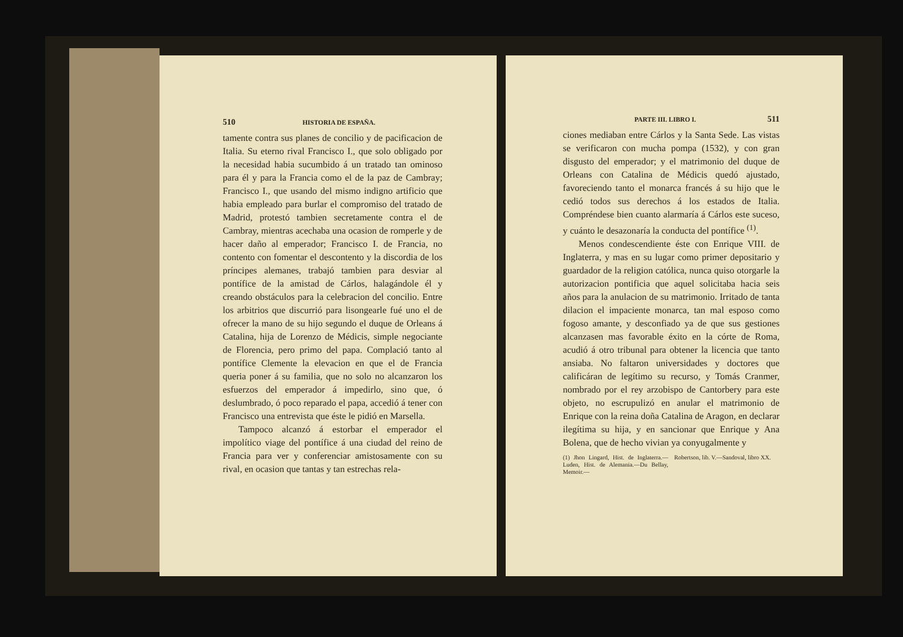510 HISTORIA DE ESPAÑA.
tamente contra sus planes de concilio y de pacificacion de Italia. Su eterno rival Francisco I., que solo obligado por la necesidad habia sucumbido á un tratado tan ominoso para él y para la Francia como el de la paz de Cambray; Francisco I., que usando del mismo indigno artificio que habia empleado para burlar el compromiso del tratado de Madrid, protestó tambien secretamente contra el de Cambray, mientras acechaba una ocasion de romperle y de hacer daño al emperador; Francisco I. de Francia, no contento con fomentar el descontento y la discordia de los príncipes alemanes, trabajó tambien para desviar al pontífice de la amistad de Cárlos, halagándole él y creando obstáculos para la celebracion del concilio. Entre los arbitrios que discurrió para lisongearle fué uno el de ofrecer la mano de su hijo segundo el duque de Orleans á Catalina, hija de Lorenzo de Médicis, simple negociante de Florencia, pero primo del papa. Complació tanto al pontífice Clemente la elevacion en que el de Francia queria poner á su familia, que no solo no alcanzaron los esfuerzos del emperador á impedirlo, sino que, ó deslumbrado, ó poco reparado el papa, accedió á tener con Francisco una entrevista que éste le pidió en Marsella.
Tampoco alcanzó á estorbar el emperador el impolítico viage del pontífice á una ciudad del reino de Francia para ver y conferenciar amistosamente con su rival, en ocasion que tantas y tan estrechas rela-
PARTE III. LIBRO I. 511
ciones mediaban entre Cárlos y la Santa Sede. Las vistas se verificaron con mucha pompa (1532), y con gran disgusto del emperador; y el matrimonio del duque de Orleans con Catalina de Médicis quedó ajustado, favoreciendo tanto el monarca francés á su hijo que le cedió todos sus derechos á los estados de Italia. Compréndese bien cuanto alarmaría á Cárlos este suceso, y cuánto le desazonaría la conducta del pontífice <sup>(1)</sup>.
Menos condescendiente éste con Enrique VIII. de Inglaterra, y mas en su lugar como primer depositario y guardador de la religion católica, nunca quiso otorgarle la autorizacion pontificia que aquel solicitaba hacia seis años para la anulacion de su matrimonio. Irritado de tanta dilacion el impaciente monarca, tan mal esposo como fogoso amante, y desconfiado ya de que sus gestiones alcanzasen mas favorable éxito en la córte de Roma, acudió á otro tribunal para obtener la licencia que tanto ansiaba. No faltaron universidades y doctores que calificáran de legítimo su recurso, y Tomás Cranmer, nombrado por el rey arzobispo de Cantorbery para este objeto, no escrupulizó en anular el matrimonio de Enrique con la reina doña Catalina de Aragon, en declarar ilegítima su hija, y en sancionar que Enrique y Ana Bolena, que de hecho vivian ya conyugalmente y
(1) Jhon Lingard, Hist. de Inglaterra.—Luden, Hist. de Alemania.—Du Bellay, Memoir.—
Robertson, lib. V.—Sandoval, libro XX.